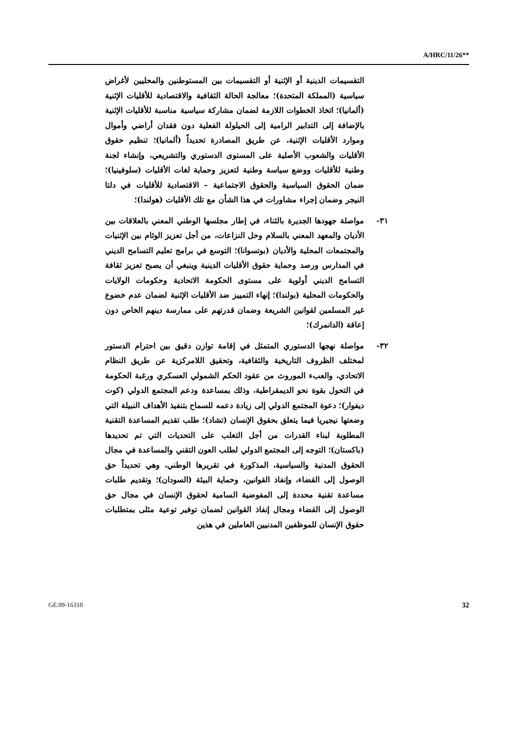A/HRC/11/26**
التقسيمات الدينية أو الإثنية أو التقسيمات بين المستوطنين والمحليين لأغراض سياسية (المملكة المتحدة)؛ معالجة الحالة الثقافية والاقتصادية للأقليات الإثنية (ألمانيا)؛ اتخاذ الخطوات اللازمة لضمان مشاركة سياسية مناسبة للأقليات الإثنية بالإضافة إلى التدابير الرامية إلى الحيلولة الفعلية دون فقدان أراضي وأموال وموارد الأقليات الإثنية، عن طريق المصادرة تحديداً (ألمانيا)؛ تنظيم حقوق الأقليات والشعوب الأصلية على المستوى الدستوري والتشريعي، وإنشاء لجنة وطنية للأقليات ووضع سياسة وطنية لتعزيز وحماية لغات الأقليات (سلوفينيا)؛ ضمان الحقوق السياسية والحقوق الاجتماعية – الاقتصادية للأقليات في دلتا النيجر وضمان إجراء مشاورات في هذا الشأن مع تلك الأقليات (هولندا)؛
٣١- مواصلة جهودها الجديرة بالثناء، في إطار مجلسها الوطني المعني بالعلاقات بين الأديان والمعهد المعني بالسلام وحل النزاعات، من أجل تعزيز الوئام بين الإثنيات والمجتمعات المحلية والأديان (بوتسوانا)؛ التوسع في برامج تعليم التسامح الديني في المدارس ورصد وحماية حقوق الأقليات الدينية وينبغي أن يصبح تعزيز ثقافة التسامح الديني أولوية على مستوى الحكومة الاتحادية وحكومات الولايات والحكومات المحلية (بولندا)؛ إنهاء التمييز ضد الأقليات الإثنية لضمان عدم خضوع غير المسلمين لقوانين الشريعة وضمان قدرتهم على ممارسة دينهم الخاص دون إعاقة (الدانمرك)؛
٣٢- مواصلة نهجها الدستوري المتمثل في إقامة توازن دقيق بين احترام الدستور لمختلف الظروف التاريخية والثقافية، وتحقيق اللامركزية عن طريق النظام الاتحادي، والعبء الموروث من عقود الحكم الشمولي العسكري ورغبة الحكومة في التحول بقوة نحو الديمقراطية، وذلك بمساعدة ودعم المجتمع الدولي (كوت ديفوار)؛ دعوة المجتمع الدولي إلى زيادة دعمه للسماح بتنفيذ الأهداف النبيلة التي وضعتها نيجيريا فيما يتعلق بحقوق الإنسان (تشاد)؛ طلب تقديم المساعدة التقنية المطلوبة لبناء القدرات من أجل التغلب على التحديات التي تم تحديدها (باكستان)؛ التوجه إلى المجتمع الدولي لطلب العون التقني والمساعدة في مجال الحقوق المدنية والسياسية، المذكورة في تقريرها الوطني، وهي تحديداً حق الوصول إلى القضاء، وإنفاذ القوانين، وحماية البيئة (السودان)؛ وتقديم طلبات مساعدة تقنية محددة إلى المفوضية السامية لحقوق الإنسان في مجال حق الوصول إلى القضاء ومجال إنفاذ القوانين لضمان توفير توعية مثلى بمتطلبات حقوق الإنسان للموظفين المدنيين العاملين في هذين
GE.09-16310 32